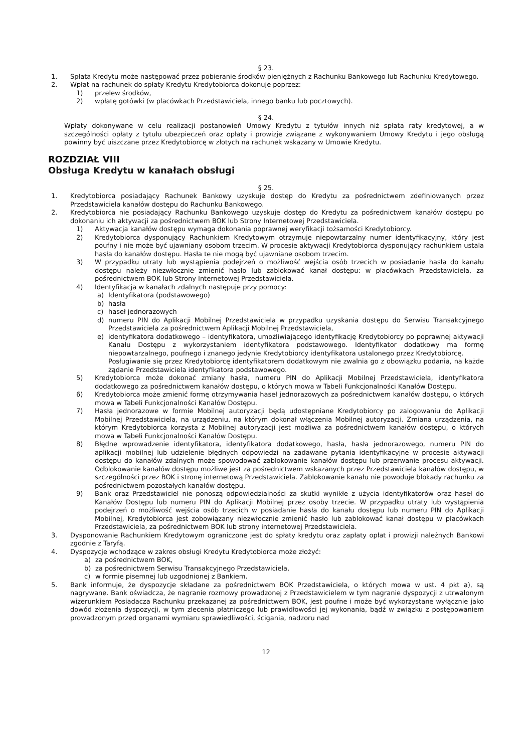§ 23.
1. Spłata Kredytu może następować przez pobieranie środków pieniężnych z Rachunku Bankowego lub Rachunku Kredytowego.
2. Wpłat na rachunek do spłaty Kredytu Kredytobiorca dokonuje poprzez:
1) przelew środków,
2) wpłatę gotówki (w placówkach Przedstawiciela, innego banku lub pocztowych).
§ 24.
Wpłaty dokonywane w celu realizacji postanowień Umowy Kredytu z tytułów innych niż spłata raty kredytowej, a w szczególności opłaty z tytułu ubezpieczeń oraz opłaty i prowizje związane z wykonywaniem Umowy Kredytu i jego obsługą powinny być uiszczane przez Kredytobiorcę w złotych na rachunek wskazany w Umowie Kredytu.
ROZDZIAŁ VIII
Obsługa Kredytu w kanałach obsługi
§ 25.
1. Kredytobiorca posiadający Rachunek Bankowy uzyskuje dostęp do Kredytu za pośrednictwem zdefiniowanych przez Przedstawiciela kanałów dostępu do Rachunku Bankowego.
2. Kredytobiorca nie posiadający Rachunku Bankowego uzyskuje dostęp do Kredytu za pośrednictwem kanałów dostępu po dokonaniu ich aktywacji za pośrednictwem BOK lub Strony Internetowej Przedstawiciela.
1) Aktywacja kanałów dostępu wymaga dokonania poprawnej weryfikacji tożsamości Kredytobiorcy.
2) Kredytobiorca dysponujący Rachunkiem Kredytowym otrzymuje niepowtarzalny numer identyfikacyjny, który jest poufny i nie może być ujawniany osobom trzecim. W procesie aktywacji Kredytobiorca dysponujący rachunkiem ustala hasła do kanałów dostępu. Hasła te nie mogą być ujawniane osobom trzecim.
3) W przypadku utraty lub wystąpienia podejrzeń o możliwość wejścia osób trzecich w posiadanie hasła do kanału dostępu należy niezwłocznie zmienić hasło lub zablokować kanał dostępu: w placówkach Przedstawiciela, za pośrednictwem BOK lub Strony Internetowej Przedstawiciela.
4) Identyfikacja w kanałach zdalnych następuje przy pomocy:
a) Identyfikatora (podstawowego)
b) hasła
c) haseł jednorazowych
d) numeru PIN do Aplikacji Mobilnej Przedstawiciela w przypadku uzyskania dostępu do Serwisu Transakcyjnego Przedstawiciela za pośrednictwem Aplikacji Mobilnej Przedstawiciela,
e) identyfikatora dodatkowego – identyfikatora, umożliwiającego identyfikację Kredytobiorcy po poprawnej aktywacji Kanału Dostępu z wykorzystaniem identyfikatora podstawowego. Identyfikator dodatkowy ma formę niepowtarzalnego, poufnego i znanego jedynie Kredytobiorcy identyfikatora ustalonego przez Kredytobiorcę.
Posługiwanie się przez Kredytobiorcę identyfikatorem dodatkowym nie zwalnia go z obowiązku podania, na każde żądanie Przedstawiciela identyfikatora podstawowego.
5) Kredytobiorca może dokonać zmiany hasła, numeru PIN do Aplikacji Mobilnej Przedstawiciela, identyfikatora dodatkowego za pośrednictwem kanałów dostępu, o których mowa w Tabeli Funkcjonalności Kanałów Dostępu.
6) Kredytobiorca może zmienić formę otrzymywania haseł jednorazowych za pośrednictwem kanałów dostępu, o których mowa w Tabeli Funkcjonalności Kanałów Dostępu.
7) Hasła jednorazowe w formie Mobilnej autoryzacji będą udostępniane Kredytobiorcy po zalogowaniu do Aplikacji Mobilnej Przedstawiciela, na urządzeniu, na którym dokonał włączenia Mobilnej autoryzacji. Zmiana urządzenia, na którym Kredytobiorca korzysta z Mobilnej autoryzacji jest możliwa za pośrednictwem kanałów dostępu, o których mowa w Tabeli Funkcjonalności Kanałów Dostępu.
8) Błędne wprowadzenie identyfikatora, identyfikatora dodatkowego, hasła, hasła jednorazowego, numeru PIN do aplikacji mobilnej lub udzielenie błędnych odpowiedzi na zadawane pytania identyfikacyjne w procesie aktywacji dostępu do kanałów zdalnych może spowodować zablokowanie kanałów dostępu lub przerwanie procesu aktywacji. Odblokowanie kanałów dostępu możliwe jest za pośrednictwem wskazanych przez Przedstawiciela kanałów dostępu, w szczególności przez BOK i stronę internetową Przedstawiciela. Zablokowanie kanału nie powoduje blokady rachunku za pośrednictwem pozostałych kanałów dostępu.
9) Bank oraz Przedstawiciel nie ponoszą odpowiedzialności za skutki wynikłe z użycia identyfikatorów oraz haseł do Kanałów Dostępu lub numeru PIN do Aplikacji Mobilnej przez osoby trzecie. W przypadku utraty lub wystąpienia podejrzeń o możliwość wejścia osób trzecich w posiadanie hasła do kanału dostępu lub numeru PIN do Aplikacji Mobilnej, Kredytobiorca jest zobowiązany niezwłocznie zmienić hasło lub zablokować kanał dostępu w placówkach Przedstawiciela, za pośrednictwem BOK lub strony internetowej Przedstawiciela.
3. Dysponowanie Rachunkiem Kredytowym ograniczone jest do spłaty kredytu oraz zapłaty opłat i prowizji należnych Bankowi zgodnie z Taryfą.
4. Dyspozycje wchodzące w zakres obsługi Kredytu Kredytobiorca może złożyć:
a) za pośrednictwem BOK,
b) za pośrednictwem Serwisu Transakcyjnego Przedstawiciela,
c) w formie pisemnej lub uzgodnionej z Bankiem.
5. Bank informuje, że dyspozycje składane za pośrednictwem BOK Przedstawiciela, o których mowa w ust. 4 pkt a), są nagrywane. Bank oświadcza, że nagranie rozmowy prowadzonej z Przedstawicielem w tym nagranie dyspozycji z utrwalonym wizerunkiem Posiadacza Rachunku przekazanej za pośrednictwem BOK, jest poufne i może być wykorzystane wyłącznie jako dowód złożenia dyspozycji, w tym zlecenia płatniczego lub prawidłowości jej wykonania, bądź w związku z postępowaniem prowadzonym przed organami wymiaru sprawiedliwości, ścigania, nadzoru nad
12